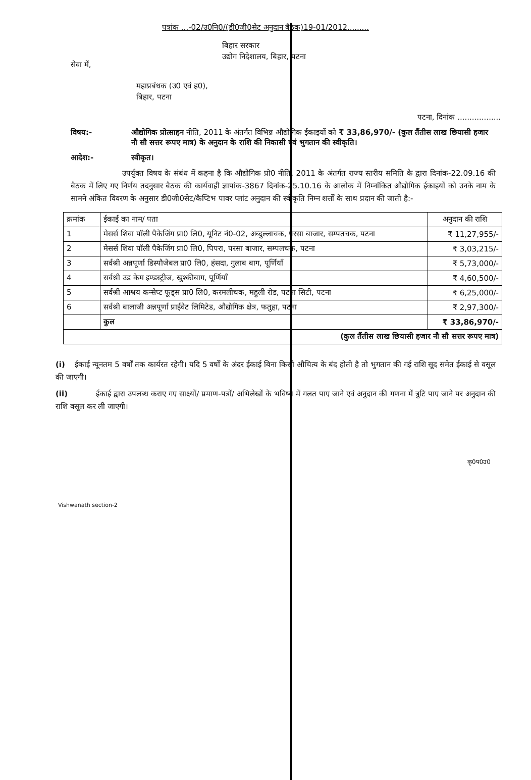पत्रांक ...-02/उ0नि0/(डी0जी0सेट अनुदान बैठक)19-01/2012.........
बिहार सरकार
उद्योग निदेशालय, बिहार, पटना
सेवा में,
महाप्रबंधक (उ0 एवं ह0),
बिहार, पटना
पटना, दिनांक ..................
विषय:- औद्योगिक प्रोत्साहन नीति, 2011 के अंतर्गत विभिन्न औद्योगिक ईकाइयों को ₹ 33,86,970/- (कुल तैंतीस लाख छियासी हजार नौ सौ सत्तर रूपए मात्र) के अनुदान के राशि की निकासी एवं भुगतान की स्वीकृति।
आदेश:- स्वीकृत।
उपर्युक्त विषय के संबंध में कहना है कि औद्योगिक प्रो0 नीति, 2011 के अंतर्गत राज्य स्तरीय समिति के द्वारा दिनांक-22.09.16 की बैठक में लिए गए निर्णय तदनुसार बैठक की कार्यवाही ज्ञापांक-3867 दिनांक-25.10.16 के आलोक में निम्नांकित औद्योगिक ईकाइयों को उनके नाम के सामने अंकित विवरण के अनुसार डी0जी0सेट/कैप्टिभ पावर प्लांट अनुदान की स्वीकृति निम्न शर्त्तों के साथ प्रदान की जाती है:-
| क्रमांक | ईकाई का नाम/ पता | अनुदान की राशि |
| --- | --- | --- |
| 1 | मेसर्स शिवा पॉली पैकेजिंग प्रा0 लि0, यूनिट नं0-02, अब्दुल्लाचक, परसा बाजार, सम्पतचक, पटना | ₹ 11,27,955/- |
| 2 | मेसर्स शिवा पॉली पैकेजिंग प्रा0 लि0, पिपरा, परसा बाजार, सम्पलचक, पटना | ₹ 3,03,215/- |
| 3 | सर्वश्री अन्नपूर्णा डिस्पौजेबल प्रा0 लि0, हंसदा, गुलाब बाग, पूर्णियाँ | ₹ 5,73,000/- |
| 4 | सर्वश्री उड केम इण्डस्ट्रीज, खुश्कीबाग, पूर्णियाँ | ₹ 4,60,500/- |
| 5 | सर्वश्री आश्रय कन्सेप्ट फूड्स प्रा0 लि0, करमलीचक, महुली रोड, पटना सिटी, पटना | ₹ 6,25,000/- |
| 6 | सर्वश्री बालाजी अन्नपूर्णा प्राईवेट लिमिटेड, औद्योगिक क्षेत्र, फतुहा, पटना | ₹ 2,97,300/- |
| | कुल | ₹ 33,86,970/- |
| (कुल तैंतीस लाख छियासी हजार नौ सौ सत्तर रूपए मात्र) | | |
(i) ईकाई न्यूनतम 5 वर्षों तक कार्यरत रहेगी। यदि 5 वर्षों के अंदर ईकाई बिना किसी औचित्य के बंद होती है तो भुगतान की गई राशि सूद समेत ईकाई से वसूल की जाएगी।
(ii) ईकाई द्वारा उपलब्ध कराए गए साक्ष्यों/ प्रमाण-पत्रों/ अभिलेखों के भविष्य में गलत पाए जाने एवं अनुदान की गणना में त्रुटि पाए जाने पर अनुदान की राशि वसूल कर ली जाएगी।
कृ0प0उ0
Vishwanath section-2